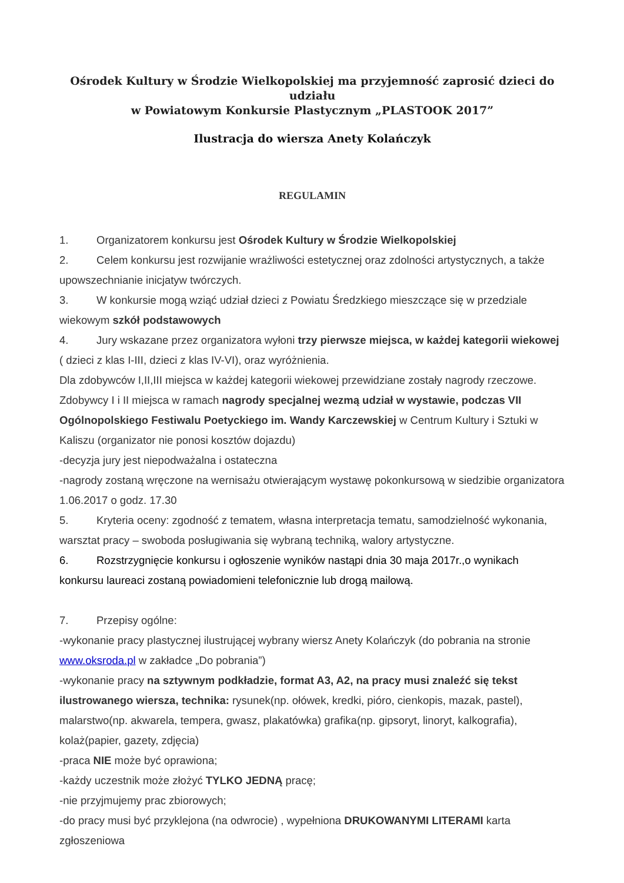Ośrodek Kultury w Środzie Wielkopolskiej ma przyjemność zaprosić dzieci do udziału
w Powiatowym Konkursie Plastycznym „PLASTOOK 2017”
Ilustracja do wiersza Anety Kolańczyk
REGULAMIN
1. Organizatorem konkursu jest Ośrodek Kultury w Środzie Wielkopolskiej
2. Celem konkursu jest rozwijanie wrażliwości estetycznej oraz zdolności artystycznych, a także upowszechnianie inicjatyw twórczych.
3. W konkursie mogą wziąć udział dzieci z Powiatu Średzkiego mieszczące się w przedziale wiekowym szkół podstawowych
4. Jury wskazane przez organizatora wyłoni trzy pierwsze miejsca, w każdej kategorii wiekowej ( dzieci z klas I-III, dzieci z klas IV-VI), oraz wyróżnienia.
Dla zdobywców I,II,III miejsca w każdej kategorii wiekowej przewidziane zostały nagrody rzeczowe. Zdobywcy I i II miejsca w ramach nagrody specjalnej wezmą udział w wystawie, podczas VII Ogólnopolskiego Festiwalu Poetyckiego im. Wandy Karczewskiej w Centrum Kultury i Sztuki w Kaliszu (organizator nie ponosi kosztów dojazdu)
-decyzja jury jest niepodważalna i ostateczna
-nagrody zostaną wręczone na wernisażu otwierającym wystawę pokonkursową w siedzibie organizatora 1.06.2017 o godz. 17.30
5. Kryteria oceny: zgodność z tematem, własna interpretacja tematu, samodzielność wykonania, warsztat pracy – swoboda posługiwania się wybraną techniką, walory artystyczne.
6. Rozstrzygnięcie konkursu i ogłoszenie wyników nastąpi dnia 30 maja 2017r.,o wynikach konkursu laureaci zostaną powiadomieni telefonicznie lub drogą mailową.
7. Przepisy ogólne:
-wykonanie pracy plastycznej ilustrującej wybrany wiersz Anety Kolańczyk (do pobrania na stronie www.oksroda.pl w zakładce „Do pobrania”)
-wykonanie pracy na sztywnym podkładzie, format A3, A2, na pracy musi znaleźć się tekst ilustrowanego wiersza, technika: rysunek(np. ołówek, kredki, pióro, cienkopis, mazak, pastel), malarstwo(np. akwarela, tempera, gwasz, plakatówka) grafika(np. gipsoryt, linoryt, kalkografia), kolaż(papier, gazety, zdjęcia)
-praca NIE może być oprawiona;
-każdy uczestnik może złożyć TYLKO JEDNĄ pracę;
-nie przyjmujemy prac zbiorowych;
-do pracy musi być przyklejona (na odwrocie) , wypełniona DRUKOWANYMI LITERAMI karta zgłoszeniowa